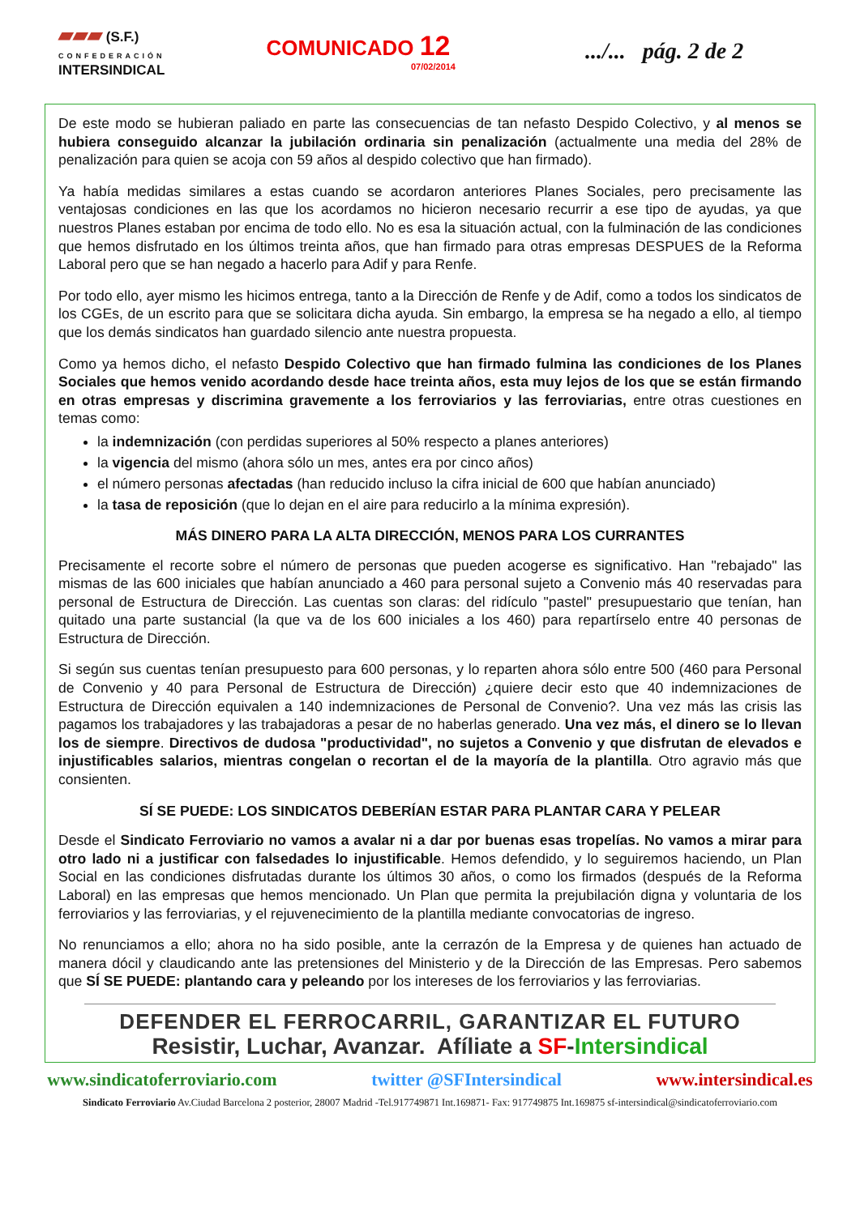▰▰▰ (S.F.)
CONFEDERACIÓN
INTERSINDICAL
COMUNICADO 12
07/02/2014
.../... pág. 2 de 2
De este modo se hubieran paliado en parte las consecuencias de tan nefasto Despido Colectivo, y al menos se hubiera conseguido alcanzar la jubilación ordinaria sin penalización (actualmente una media del 28% de penalización para quien se acoja con 59 años al despido colectivo que han firmado).
Ya había medidas similares a estas cuando se acordaron anteriores Planes Sociales, pero precisamente las ventajosas condiciones en las que los acordamos no hicieron necesario recurrir a ese tipo de ayudas, ya que nuestros Planes estaban por encima de todo ello. No es esa la situación actual, con la fulminación de las condiciones que hemos disfrutado en los últimos treinta años, que han firmado para otras empresas DESPUES de la Reforma Laboral pero que se han negado a hacerlo para Adif y para Renfe.
Por todo ello, ayer mismo les hicimos entrega, tanto a la Dirección de Renfe y de Adif, como a todos los sindicatos de los CGEs, de un escrito para que se solicitara dicha ayuda. Sin embargo, la empresa se ha negado a ello, al tiempo que los demás sindicatos han guardado silencio ante nuestra propuesta.
Como ya hemos dicho, el nefasto Despido Colectivo que han firmado fulmina las condiciones de los Planes Sociales que hemos venido acordando desde hace treinta años, esta muy lejos de los que se están firmando en otras empresas y discrimina gravemente a los ferroviarios y las ferroviarias, entre otras cuestiones en temas como:
la indemnización (con perdidas superiores al 50% respecto a planes anteriores)
la vigencia del mismo (ahora sólo un mes, antes era por cinco años)
el número personas afectadas (han reducido incluso la cifra inicial de 600 que habían anunciado)
la tasa de reposición (que lo dejan en el aire para reducirlo a la mínima expresión).
MÁS DINERO PARA LA ALTA DIRECCIÓN, MENOS PARA LOS CURRANTES
Precisamente el recorte sobre el número de personas que pueden acogerse es significativo. Han "rebajado" las mismas de las 600 iniciales que habían anunciado a 460 para personal sujeto a Convenio más 40 reservadas para personal de Estructura de Dirección. Las cuentas son claras: del ridículo "pastel" presupuestario que tenían, han quitado una parte sustancial (la que va de los 600 iniciales a los 460) para repartírselo entre 40 personas de Estructura de Dirección.
Si según sus cuentas tenían presupuesto para 600 personas, y lo reparten ahora sólo entre 500 (460 para Personal de Convenio y 40 para Personal de Estructura de Dirección) ¿quiere decir esto que 40 indemnizaciones de Estructura de Dirección equivalen a 140 indemnizaciones de Personal de Convenio?. Una vez más las crisis las pagamos los trabajadores y las trabajadoras a pesar de no haberlas generado. Una vez más, el dinero se lo llevan los de siempre. Directivos de dudosa "productividad", no sujetos a Convenio y que disfrutan de elevados e injustificables salarios, mientras congelan o recortan el de la mayoría de la plantilla. Otro agravio más que consienten.
SÍ SE PUEDE: LOS SINDICATOS DEBERÍAN ESTAR PARA PLANTAR CARA Y PELEAR
Desde el Sindicato Ferroviario no vamos a avalar ni a dar por buenas esas tropelías. No vamos a mirar para otro lado ni a justificar con falsedades lo injustificable. Hemos defendido, y lo seguiremos haciendo, un Plan Social en las condiciones disfrutadas durante los últimos 30 años, o como los firmados (después de la Reforma Laboral) en las empresas que hemos mencionado. Un Plan que permita la prejubilación digna y voluntaria de los ferroviarios y las ferroviarias, y el rejuvenecimiento de la plantilla mediante convocatorias de ingreso.
No renunciamos a ello; ahora no ha sido posible, ante la cerrazón de la Empresa y de quienes han actuado de manera dócil y claudicando ante las pretensiones del Ministerio y de la Dirección de las Empresas. Pero sabemos que SÍ SE PUEDE: plantando cara y peleando por los intereses de los ferroviarios y las ferroviarias.
DEFENDER EL FERROCARRIL, GARANTIZAR EL FUTURO
Resistir, Luchar, Avanzar. Afíliate a SF-Intersindical
www.sindicatoferroviario.com twitter @SFIntersindical www.intersindical.es
Sindicato Ferroviario Av.Ciudad Barcelona 2 posterior, 28007 Madrid -Tel.917749871 Int.169871- Fax: 917749875 Int.169875 sf-intersindical@sindicatoferroviario.com